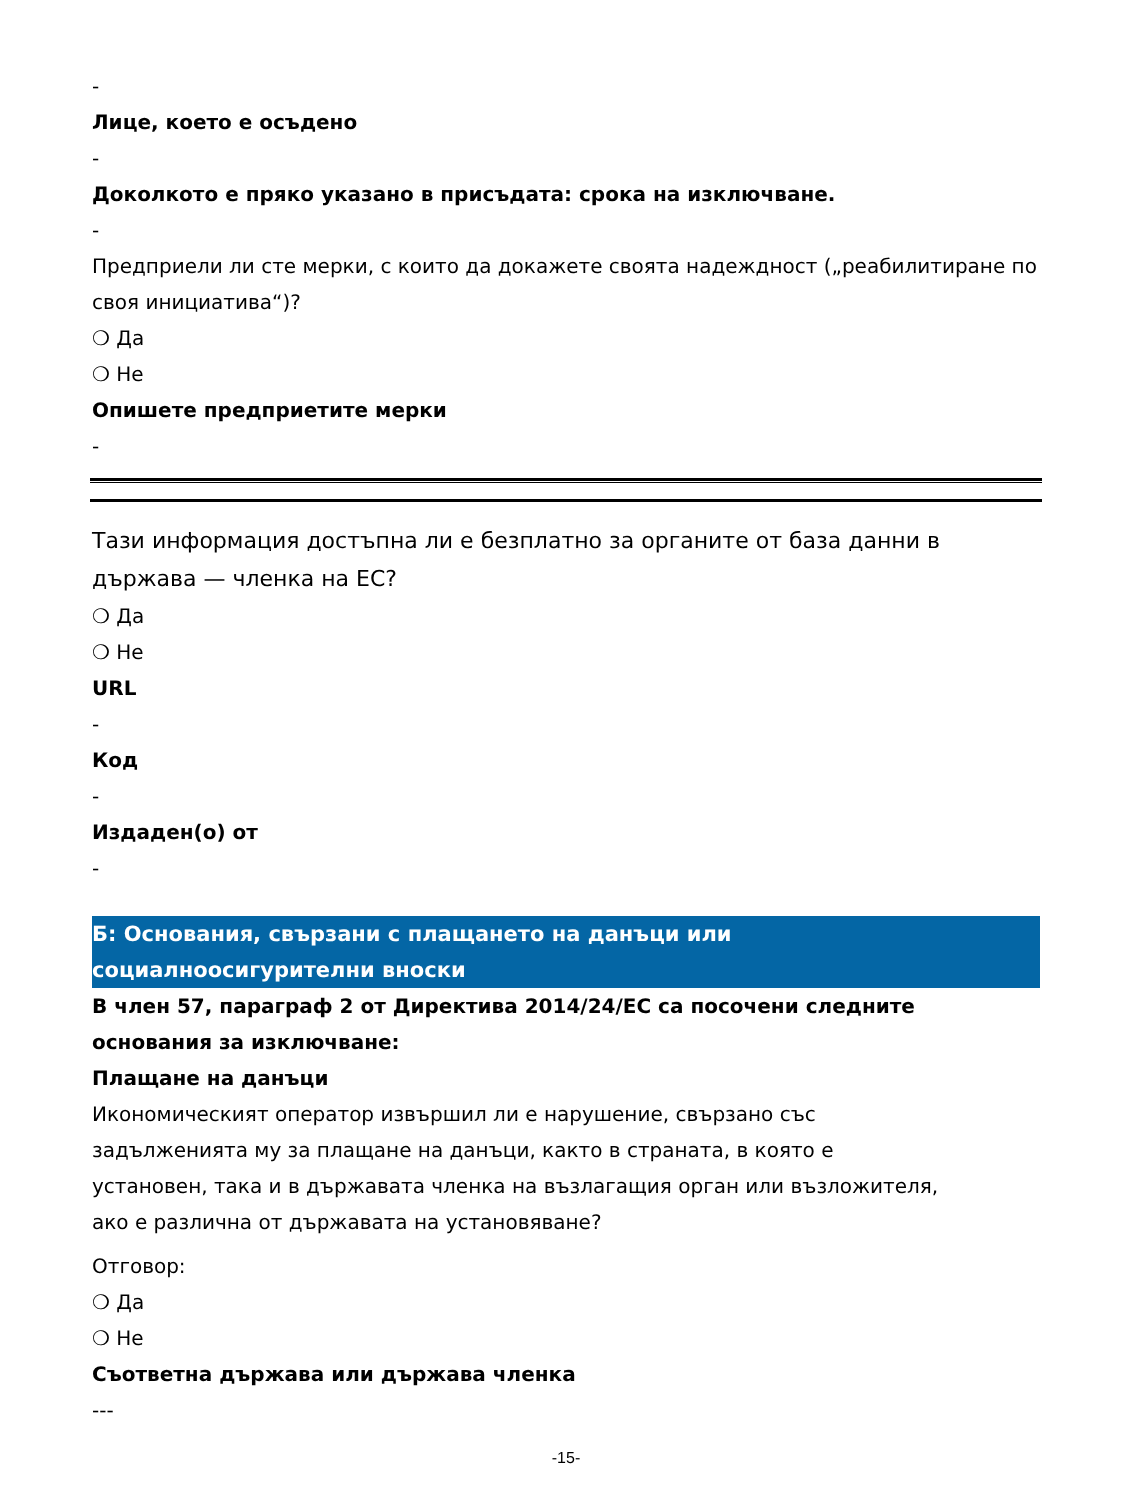-
Лице, което е осъдено
-
Доколкото е пряко указано в присъдата: срока на изключване.
-
Предприели ли сте мерки, с които да докажете своята надеждност („реабилитиране по своя инициатива“)?
❍ Да
❍ Не
Опишете предприетите мерки
-
Тази информация достъпна ли е безплатно за органите от база данни в държава — членка на ЕС?
❍ Да
❍ Не
URL
-
Код
-
Издаден(о) от
-
Б: Основания, свързани с плащането на данъци или
социалноосигурителни вноски
В член 57, параграф 2 от Директива 2014/24/ЕС са посочени следните основания за изключване:
Плащане на данъци
Икономическият оператор извършил ли е нарушение, свързано със задълженията му за плащане на данъци, както в страната, в която е установен, така и в държавата членка на възлагащия орган или възложителя, ако е различна от държавата на установяване?
Отговор:
❍ Да
❍ Не
Съответна държава или държава членка
---
-15-